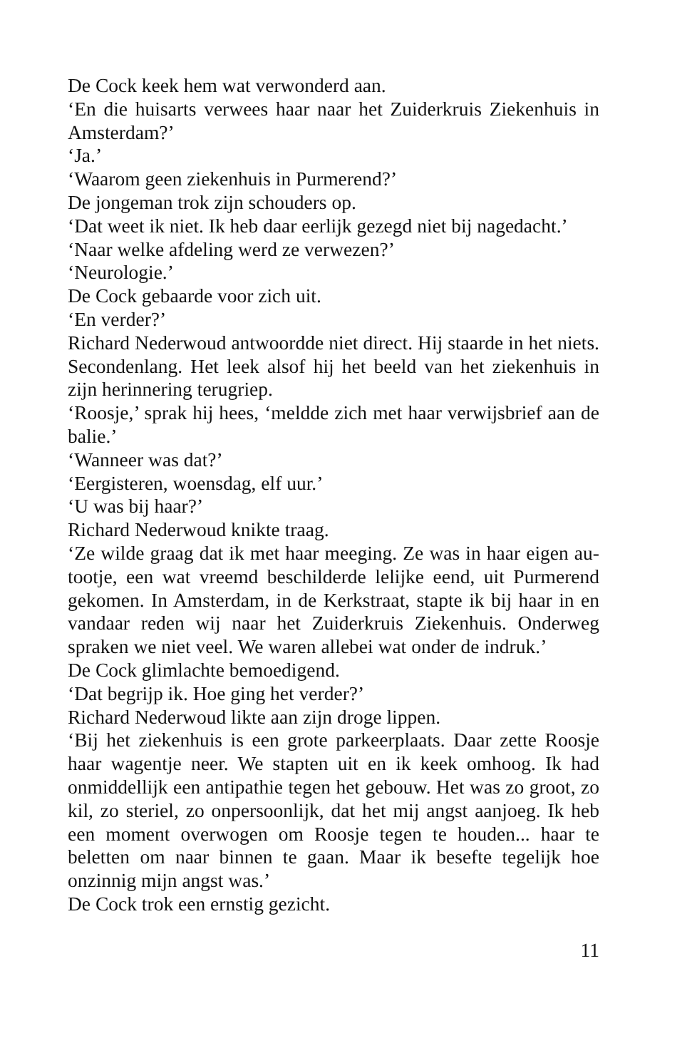De Cock keek hem wat verwonderd aan.
‘En die huisarts verwees haar naar het Zuiderkruis Ziekenhuis in Amsterdam?’
‘Ja.’
‘Waarom geen ziekenhuis in Purmerend?’
De jongeman trok zijn schouders op.
‘Dat weet ik niet. Ik heb daar eerlijk gezegd niet bij nage­dacht.’
‘Naar welke afdeling werd ze verwezen?’
‘Neurologie.’
De Cock gebaarde voor zich uit.
‘En verder?’
Richard Nederwoud antwoordde niet direct. Hij staarde in het niets. Secondenlang. Het leek alsof hij het beeld van het zieken­huis in zijn herinnering terugriep.
‘Roosje,’ sprak hij hees, ‘meldde zich met haar verwijsbrief aan de balie.’
‘Wanneer was dat?’
‘Eergisteren, woensdag, elf uur.’
‘U was bij haar?’
Richard Nederwoud knikte traag.
‘Ze wilde graag dat ik met haar meeging. Ze was in haar eigen au­tootje, een wat vreemd beschilderde lelijke eend, uit Purmerend gekomen. In Amsterdam, in de Kerkstraat, stapte ik bij haar in en vandaar reden wij naar het Zuiderkruis Ziekenhuis. Onderweg spraken we niet veel. We waren allebei wat onder de indruk.’
De Cock glimlachte bemoedigend.
‘Dat begrijp ik. Hoe ging het verder?’
Richard Nederwoud likte aan zijn droge lippen.
‘Bij het ziekenhuis is een grote parkeerplaats. Daar zette Roosje haar wagentje neer. We stapten uit en ik keek omhoog. Ik had onmiddellijk een antipathie tegen het gebouw. Het was zo groot, zo kil, zo steriel, zo onpersoonlijk, dat het mij angst aanjoeg. Ik heb een moment overwogen om Roosje tegen te houden... haar te beletten om naar binnen te gaan. Maar ik besefte tegelijk hoe onzinnig mijn angst was.’
De Cock trok een ernstig gezicht.
11